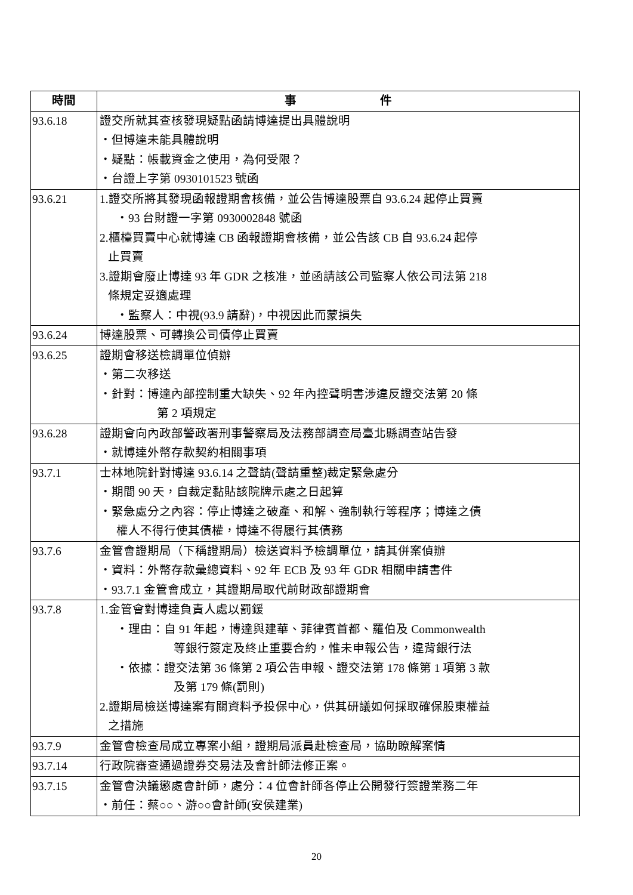| 時間 | 事 件 |
| --- | --- |
| 93.6.18 | 證交所就其查核發現疑點函請博達提出具體說明 ・但博達未能具體說明 ・疑點：帳載資金之使用，為何受限？ ・台證上字第 0930101523 號函 |
| 93.6.21 | 1.證交所將其發現函報證期會核備，並公告博達股票自 93.6.24 起停止買賣 ・93 台財證一字第 0930002848 號函 2.櫃檯買賣中心就博達 CB 函報證期會核備，並公告該 CB 自 93.6.24 起停 止買賣 3.證期會廢止博達 93 年 GDR 之核准，並函請該公司監察人依公司法第 218 條規定妥適處理 ・監察人：中視(93.9 請辭)，中視因此而蒙損失 |
| 93.6.24 | 博達股票、可轉換公司債停止買賣 |
| 93.6.25 | 證期會移送檢調單位偵辦 ・第二次移送 ・針對：博達內部控制重大缺失、92 年內控聲明書涉違反證交法第 20 條 第 2 項規定 |
| 93.6.28 | 證期會向內政部警政署刑事警察局及法務部調查局臺北縣調查站告發 ・就博達外幣存款契約相關事項 |
| 93.7.1 | 士林地院針對博達 93.6.14 之聲請(聲請重整)裁定緊急處分 ・期間 90 天，自裁定黏貼該院牌示處之日起算 ・緊急處分之內容：停止博達之破產、和解、強制執行等程序；博達之債 權人不得行使其債權，博達不得履行其債務 |
| 93.7.6 | 金管會證期局（下稱證期局）檢送資料予檢調單位，請其併案偵辦 ・資料：外幣存款彙總資料、92 年 ECB 及 93 年 GDR 相關申請書件 ・93.7.1 金管會成立，其證期局取代前財政部證期會 |
| 93.7.8 | 1.金管會對博達負責人處以罰鍰 ・理由：自 91 年起，博達與建華、菲律賓首都、羅伯及 Commonwealth 等銀行簽定及終止重要合約，惟未申報公告，違背銀行法 ・依據：證交法第 36 條第 2 項公告申報、證交法第 178 條第 1 項第 3 款 及第 179 條(罰則) 2.證期局檢送博達案有關資料予投保中心，供其研議如何採取確保股東權益 之措施 |
| 93.7.9 | 金管會檢查局成立專案小組，證期局派員赴檢查局，協助瞭解案情 |
| 93.7.14 | 行政院審查通過證券交易法及會計師法修正案。 |
| 93.7.15 | 金管會決議懲處會計師，處分：4 位會計師各停止公開發行簽證業務二年 ・前任：蔡○○、游○○會計師(安侯建業) |
20